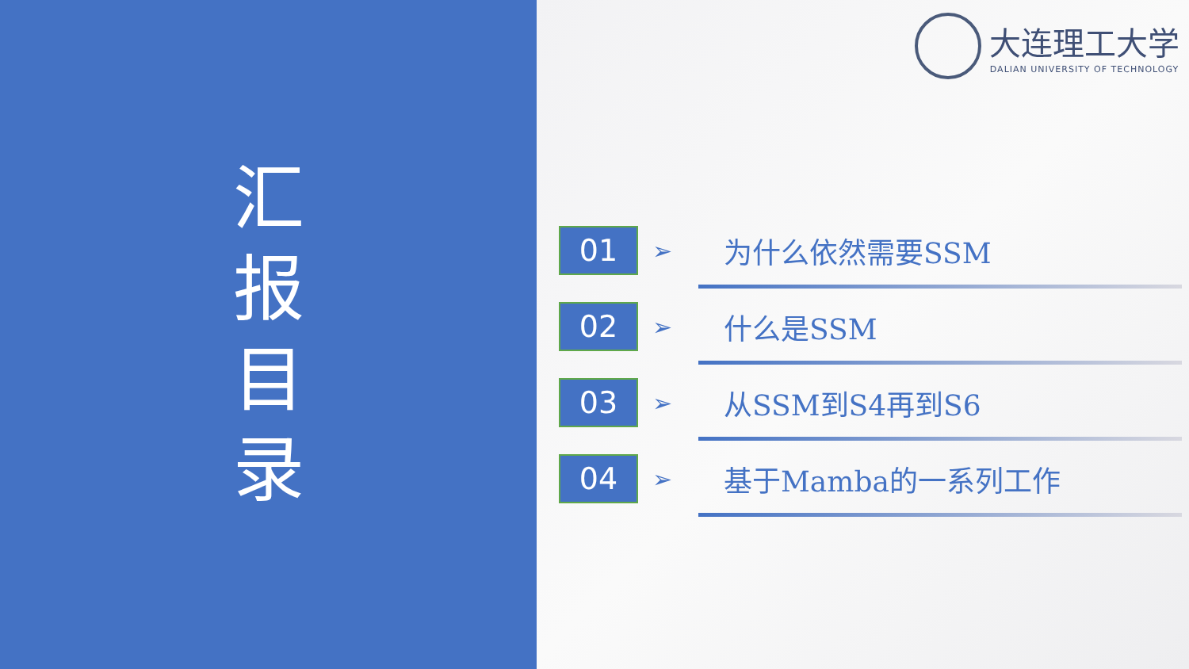汇 报 目 录
大连理工大学
DALIAN UNIVERSITY OF TECHNOLOGY
01
➢
为什么依然需要SSM
02
➢
什么是SSM
03
➢
从SSM到S4再到S6
04
➢
基于Mamba的一系列工作